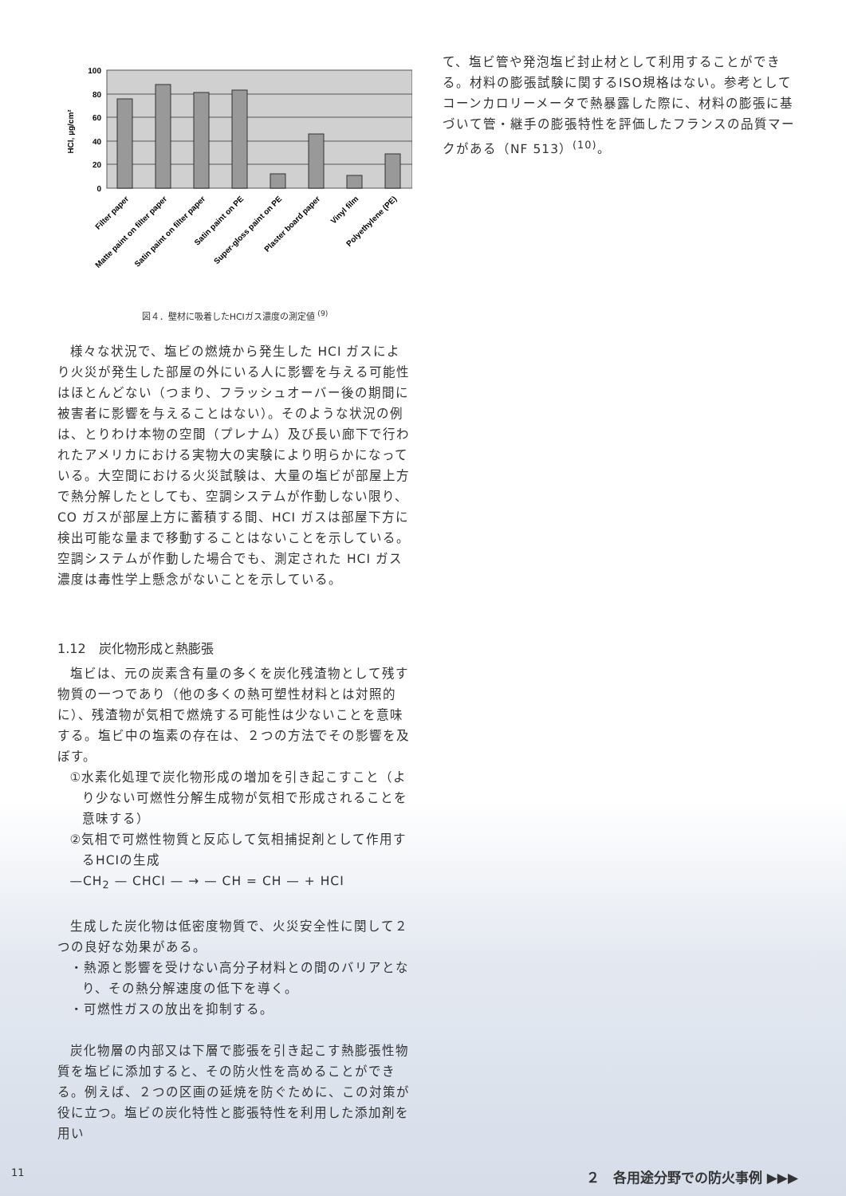100
80
60
40
20
0
HCl, µg/cm²
Filter paper
Matte paint on filter paper
Satin paint on filter paper
Satin paint on PE
Super-gloss paint on PE
Plaster board paper
Vinyl film
Polyethylene (PE)
図４．壁材に吸着したHCIガス濃度の測定値 <sup>(9)</sup>
様々な状況で、塩ビの燃焼から発生した HCI ガスにより火災が発生した部屋の外にいる人に影響を与える可能性はほとんどない（つまり、フラッシュオーバー後の期間に被害者に影響を与えることはない）。そのような状況の例は、とりわけ本物の空間（プレナム）及び長い廊下で行われたアメリカにおける実物大の実験により明らかになっている。大空間における火災試験は、大量の塩ビが部屋上方で熱分解したとしても、空調システムが作動しない限り、CO ガスが部屋上方に蓄積する間、HCI ガスは部屋下方に検出可能な量まで移動することはないことを示している。空調システムが作動した場合でも、測定された HCI ガス濃度は毒性学上懸念がないことを示している。
1.12　炭化物形成と熱膨張
塩ビは、元の炭素含有量の多くを炭化残渣物として残す物質の一つであり（他の多くの熱可塑性材料とは対照的に）、残渣物が気相で燃焼する可能性は少ないことを意味する。塩ビ中の塩素の存在は、２つの方法でその影響を及ぼす。
①水素化処理で炭化物形成の増加を引き起こすこと（より少ない可燃性分解生成物が気相で形成されることを意味する）
②気相で可燃性物質と反応して気相捕捉剤として作用するHCIの生成
—CH<sub>2</sub> — CHCI — → — CH = CH — + HCI
生成した炭化物は低密度物質で、火災安全性に関して２つの良好な効果がある。
・熱源と影響を受けない高分子材料との間のバリアとなり、その熱分解速度の低下を導く。
・可燃性ガスの放出を抑制する。
炭化物層の内部又は下層で膨張を引き起こす熱膨張性物質を塩ビに添加すると、その防火性を高めることができる。例えば、２つの区画の延焼を防ぐために、この対策が役に立つ。塩ビの炭化特性と膨張特性を利用した添加剤を用い
て、塩ビ管や発泡塩ビ封止材として利用することができる。材料の膨張試験に関するISO規格はない。参考としてコーンカロリーメータで熱暴露した際に、材料の膨張に基づいて管・継手の膨張特性を評価したフランスの品質マークがある（NF 513）<sup>(10)</sup>。
11 ２　各用途分野での防火事例 ▶▶▶